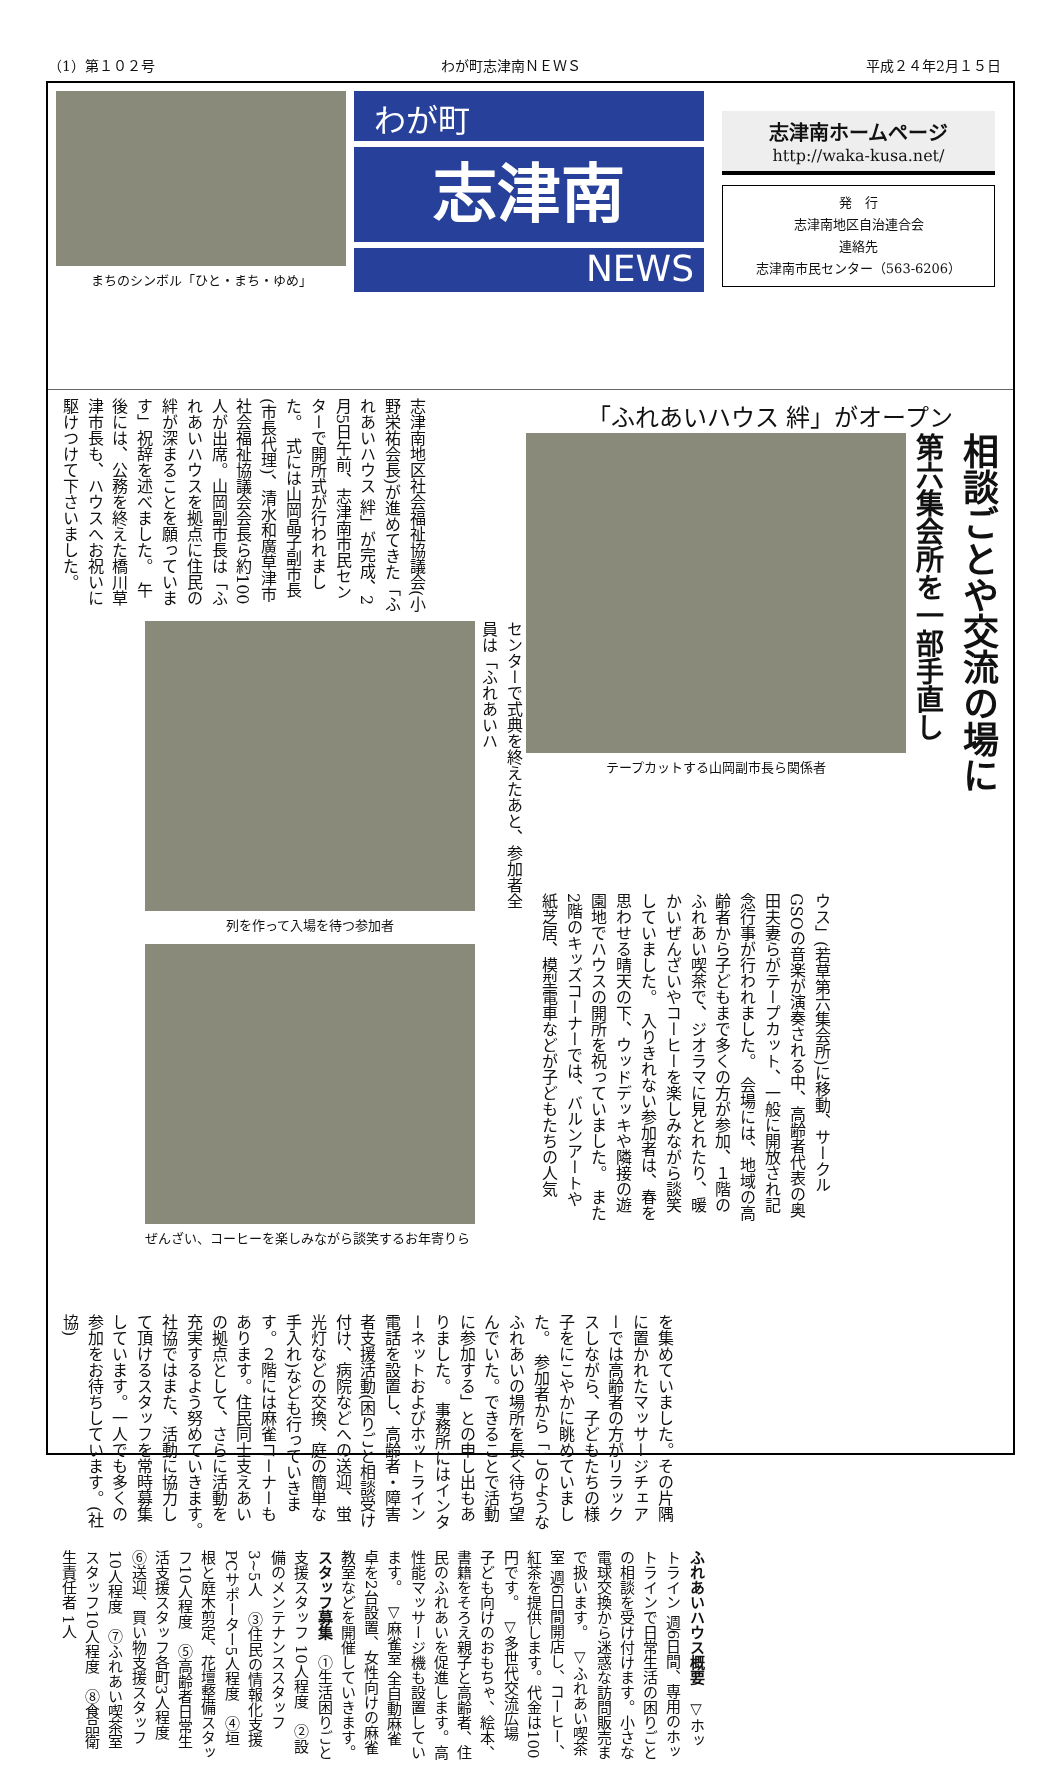（1）第１０２号 わが町志津南ＮＥＷＳ 平成２４年2月１５日
まちのシンボル「ひと・まち・ゆめ」
わが町
志津南
NEWS
志津南ホームページ
http://waka-kusa.net/
発　行
志津南地区自治連合会
連絡先
志津南市民センター（563-6206）
「ふれあいハウス 絆」がオープン
相談ごとや交流の場に
第六集会所を一部手直し
テープカットする山岡副市長ら関係者
ウス」(若草第六集会所)に移動、サークルGSOの音楽が演奏される中、高齢者代表の奥田夫妻らがテープカット、一般に開放され記念行事が行われました。　会場には、地域の高齢者から子どもまで多くの方が参加、１階のふれあい喫茶で、ジオラマに見とれたり、暖かいぜんざいやコーヒーを楽しみながら談笑していました。　入りきれない参加者は、春を思わせる晴天の下、ウッドデッキや隣接の遊園地でハウスの開所を祝っていました。　また2階のキッズコーナーでは、バルンアートや紙芝居、模型電車などが子どもたちの人気
志津南地区社会福祉協議会(小野栄祐会長)が進めてきた「ふれあいハウス 絆」が完成、2月5日午前、志津南市民センターで開所式が行われました。　式には山岡晶子副市長(市長代理)、清水和廣草津市社会福祉協議会会長ら約100人が出席。山岡副市長は「ふれあいハウスを拠点に住民の絆が深まることを願っています」祝辞を述べました。　午後には、公務を終えた橋川草津市長も、ハウスへお祝いに駆けつけて下さいました。
センターで式典を終えたあと、参加者全員は「ふれあいハ
列を作って入場を待つ参加者
ぜんざい、コーヒーを楽しみながら談笑するお年寄りら
を集めていました。その片隅に置かれたマッサージチェアーでは高齢者の方がリラックスしながら、子どもたちの様子をにこやかに眺めていました。　参加者から「このようなふれあいの場所を長く待ち望んでいた。できることで活動に参加する」との申し出もありました。　事務所にはインターネットおよびホットライン電話を設置し、高齢者・障害者支援活動(困りごと相談受け付け、病院などへの送迎、蛍光灯などの交換、庭の簡単な手入れ)なども行っていきます。２階には麻雀コーナーもあります。住民同士支えあいの拠点として、さらに活動を充実するよう努めていきます。　社協ではまた、活動に協力して頂けるスタッフを常時募集しています。一人でも多くの参加をお待ちしています。(社協)
ふれあいハウス概要　▽ホットライン 週6日間、専用のホットラインで日常生活の困りごとの相談を受け付けます。小さな電球交換から迷惑な訪問販売まで扱います。　▽ふれあい喫茶室 週6日間開店し、コーヒー、紅茶を提供します。代金は100円です。　▽多世代交流広場 子ども向けのおもちゃ、絵本、書籍をそろえ親子と高齢者、住民のふれあいを促進します。高性能マッサージ機も設置しています。　▽麻雀室 全自動麻雀卓を2台設置、女性向けの麻雀教室などを開催していきます。　スタッフ募集　①生活困りごと支援スタッフ 10人程度　②設備のメンテナンススタッフ 3~5人　③住民の情報化支援PCサポーター5人程度　④垣根と庭木剪定、花壇整備スタッフ10人程度　⑤高齢者日常生活支援スタッフ各町3人程度　⑥送迎、買い物支援スタッフ10人程度　⑦ふれあい喫茶室スタッフ10人程度　⑧食品衛生責任者 1人